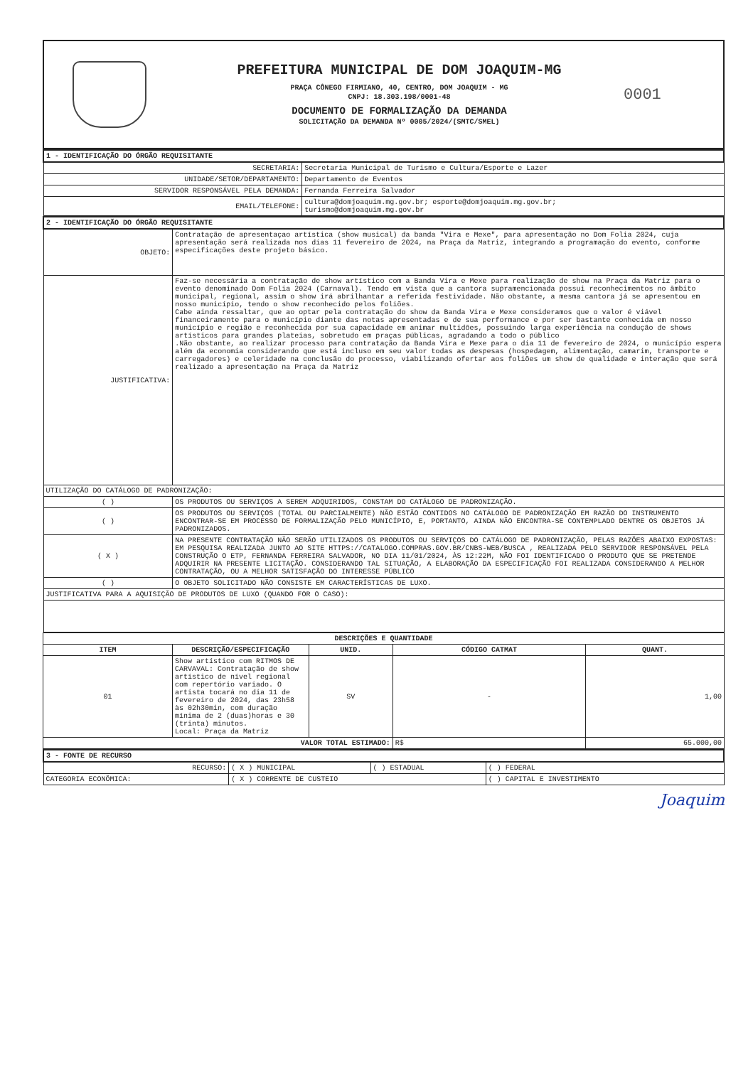PREFEITURA MUNICIPAL DE DOM JOAQUIM-MG
PRAÇA CÔNEGO FIRMIANO, 40, CENTRO, DOM JOAQUIM - MG
CNPJ: 18.303.198/0001-48
DOCUMENTO DE FORMALIZAÇÃO DA DEMANDA
SOLICITAÇÃO DA DEMANDA Nº 0005/2024/(SMTC/SMEL)
0001
| 1 - IDENTIFICAÇÃO DO ÓRGÃO REQUISITANTE | |
| SECRETARIA: | Secretaria Municipal de Turismo e Cultura/Esporte e Lazer |
| UNIDADE/SETOR/DEPARTAMENTO: | Departamento de Eventos |
| SERVIDOR RESPONSÁVEL PELA DEMANDA: | Fernanda Ferreira Salvador |
| EMAIL/TELEFONE: | cultura@domjoaquim.mg.gov.br; esporte@domjoaquim.mg.gov.br; turismo@domjoaquim.mg.gov.br |
| 2 - IDENTIFICAÇÃO DO ÓRGÃO REQUISITANTE | |
| OBJETO: | Contratação de apresentaçao artística (show musical) da banda "Vira e Mexe", para apresentação no Dom Folia 2024, cuja apresentação será realizada nos dias 11 fevereiro de 2024, na Praça da Matriz, integrando a programação do evento, conforme especificações deste projeto básico. |
| JUSTIFICATIVA: | Faz-se necessária a contratação de show artístico com a Banda Vira e Mexe para realização de show na Praça da Matriz para o evento denominado Dom Folia 2024 (Carnaval). Tendo em vista que a cantora supramencionada possui reconhecimentos no âmbito municipal, regional, assim o show irá abrilhantar a referida festividade. Não obstante, a mesma cantora já se apresentou em nosso município, tendo o show reconhecido pelos foliões. Cabe ainda ressaltar, que ao optar pela contratação do show da Banda Vira e Mexe consideramos que o valor é viável financeiramente para o município diante das notas apresentadas e de sua performance e por ser bastante conhecida em nosso município e região e reconhecida por sua capacidade em animar multidões, possuindo larga experiência na condução de shows artísticos para grandes plateias, sobretudo em praças públicas, agradando a todo o público .Não obstante, ao realizar processo para contratação da Banda Vira e Mexe para o dia 11 de fevereiro de 2024, o município espera além da economia considerando que está incluso em seu valor todas as despesas (hospedagem, alimentação, camarim, transporte e carregadores) e celeridade na conclusão do processo, viabilizando ofertar aos foliões um show de qualidade e interação que será realizado a apresentação na Praça da Matriz |
| UTILIZAÇÃO DO CATÁLOGO DE PADRONIZAÇÃO: | |
| ( ) | OS PRODUTOS OU SERVIÇOS A SEREM ADQUIRIDOS, CONSTAM DO CATÁLOGO DE PADRONIZAÇÃO. |
| ( ) | OS PRODUTOS OU SERVIÇOS (TOTAL OU PARCIALMENTE) NÃO ESTÃO CONTIDOS NO CATÁLOGO DE PADRONIZAÇÃO EM RAZÃO DO INSTRUMENTO ENCONTRAR-SE EM PROCESSO DE FORMALIZAÇÃO PELO MUNICÍPIO, E, PORTANTO, AINDA NÃO ENCONTRA-SE CONTEMPLADO DENTRE OS OBJETOS JÁ PADRONIZADOS. |
| ( X ) | NA PRESENTE CONTRATAÇÃO NÃO SERÃO UTILIZADOS OS PRODUTOS OU SERVIÇOS DO CATÁLOGO DE PADRONIZAÇÃO, PELAS RAZÕES ABAIXO EXPOSTAS: EM PESQUISA REALIZADA JUNTO AO SITE HTTPS://CATALOGO.COMPRAS.GOV.BR/CNBS-WEB/BUSCA , REALIZADA PELO SERVIDOR RESPONSÁVEL PELA CONSTRUÇÃO O ETP, FERNANDA FERREIRA SALVADOR, NO DIA 11/01/2024, ÀS 12:22M, NÃO FOI IDENTIFICADO O PRODUTO QUE SE PRETENDE ADQUIRIR NA PRESENTE LICITAÇÃO. CONSIDERANDO TAL SITUAÇÃO, A ELABORAÇÃO DA ESPECIFICAÇÃO FOI REALIZADA CONSIDERANDO A MELHOR CONTRATAÇÃO, OU A MELHOR SATISFAÇÃO DO INTERESSE PÚBLICO |
| ( ) | O OBJETO SOLICITADO NÃO CONSISTE EM CARACTERÍSTICAS DE LUXO. |
| JUSTIFICATIVA PARA A AQUISIÇÃO DE PRODUTOS DE LUXO (QUANDO FOR O CASO): | |
| DESCRIÇÕES E QUANTIDADE | | | | |
| --- | --- | --- | --- | --- |
| ITEM | DESCRIÇÃO/ESPECIFICAÇÃO | UNID. | CÓDIGO CATMAT | QUANT. |
| 01 | Show artístico com RITMOS DE CARVAVAL: Contratação de show artístico de nível regional com repertório variado. O artista tocará no dia 11 de fevereiro de 2024, das 23h58 às 02h30min, com duração mínima de 2 (duas)horas e 30 (trinta) minutos. Local: Praça da Matriz | SV | - | 1,00 |
| VALOR TOTAL ESTIMADO: | | | R$ | 65.000,00 |
| 3 - FONTE DE RECURSO | | | |
| RECURSO: | ( X ) MUNICIPAL | ( ) ESTADUAL | ( ) FEDERAL |
| CATEGORIA ECONÔMICA: | ( X ) CORRENTE DE CUSTEIO | | ( ) CAPITAL E INVESTIMENTO |
Joaquim